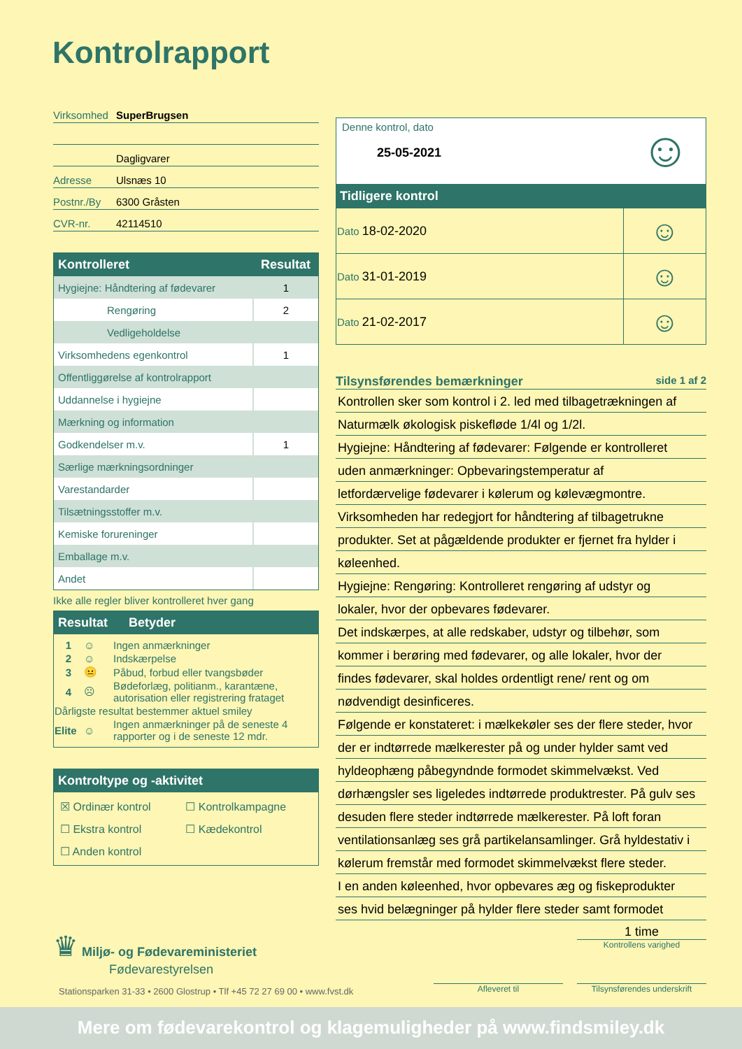Kontrolrapport
Virksomhed SuperBrugsen
Dagligvarer
Adresse Ulsnæs 10
Postnr./By 6300 Gråsten
CVR-nr. 42114510
| Kontrolleret | Resultat |
| --- | --- |
| Hygiejne: Håndtering af fødevarer | 1 |
| Rengøring | 2 |
| Vedligeholdelse | |
| Virksomhedens egenkontrol | 1 |
| Offentliggørelse af kontrolrapport | |
| Uddannelse i hygiejne | |
| Mærkning og information | |
| Godkendelser m.v. | 1 |
| Særlige mærkningsordninger | |
| Varestandarder | |
| Tilsætningsstoffer m.v. | |
| Kemiske forureninger | |
| Emballage m.v. | |
| Andet | |
Ikke alle regler bliver kontrolleret hver gang
Resultat Betyder
| 1 | ☺ | Ingen anmærkninger |
| 2 | ☺ | Indskærpelse |
| 3 | 😐 | Påbud, forbud eller tvangsbøder |
| 4 | ☹ | Bødeforlæg, politianm., karantæne, autorisation eller registrering frataget |
| Dårligste resultat bestemmer aktuel smiley | | |
| Elite | ☺ | Ingen anmærkninger på de seneste 4 rapporter og i de seneste 12 mdr. |
Kontroltype og -aktivitet
| ☒ Ordinær kontrol | ☐ Kontrolkampagne |
| ☐ Ekstra kontrol | ☐ Kædekontrol |
| ☐ Anden kontrol | |
Denne kontrol, dato
25-05-2021
☺
Tidligere kontrol
| Dato 18-02-2020 | ☺ |
| Dato 31-01-2019 | ☺ |
| Dato 21-02-2017 | ☺ |
Tilsynsførendes bemærkninger side 1 af 2
Kontrollen sker som kontrol i 2. led med tilbagetrækningen af
Naturmælk økologisk piskefløde 1/4l og 1/2l.
Hygiejne: Håndtering af fødevarer: Følgende er kontrolleret
uden anmærkninger: Opbevaringstemperatur af
letfordærvelige fødevarer i kølerum og kølevægmontre.
Virksomheden har redegjort for håndtering af tilbagetrukne
produkter. Set at pågældende produkter er fjernet fra hylder i
køleenhed.
Hygiejne: Rengøring: Kontrolleret rengøring af udstyr og
lokaler, hvor der opbevares fødevarer.
Det indskærpes, at alle redskaber, udstyr og tilbehør, som
kommer i berøring med fødevarer, og alle lokaler, hvor der
findes fødevarer, skal holdes ordentligt rene/ rent og om
nødvendigt desinficeres.
Følgende er konstateret: i mælkekøler ses der flere steder, hvor
der er indtørrede mælkerester på og under hylder samt ved
hyldeophæng påbegyndnde formodet skimmelvækst. Ved
dørhængsler ses ligeledes indtørrede produktrester. På gulv ses
desuden flere steder indtørrede mælkerester. På loft foran
ventilationsanlæg ses grå partikelansamlinger. Grå hyldestativ i
kølerum fremstår med formodet skimmelvækst flere steder.
I en anden køleenhed, hvor opbevares æg og fiskeprodukter
ses hvid belægninger på hylder flere steder samt formodet
♛ Miljø- og Fødevareministeriet
Fødevarestyrelsen
1 time
Kontrollens varighed
Stationsparken 31-33 • 2600 Glostrup • Tlf +45 72 27 69 00 • www.fvst.dk
Afleveret til
Tilsynsførendes underskrift
Mere om fødevarekontrol og klagemuligheder på www.findsmiley.dk